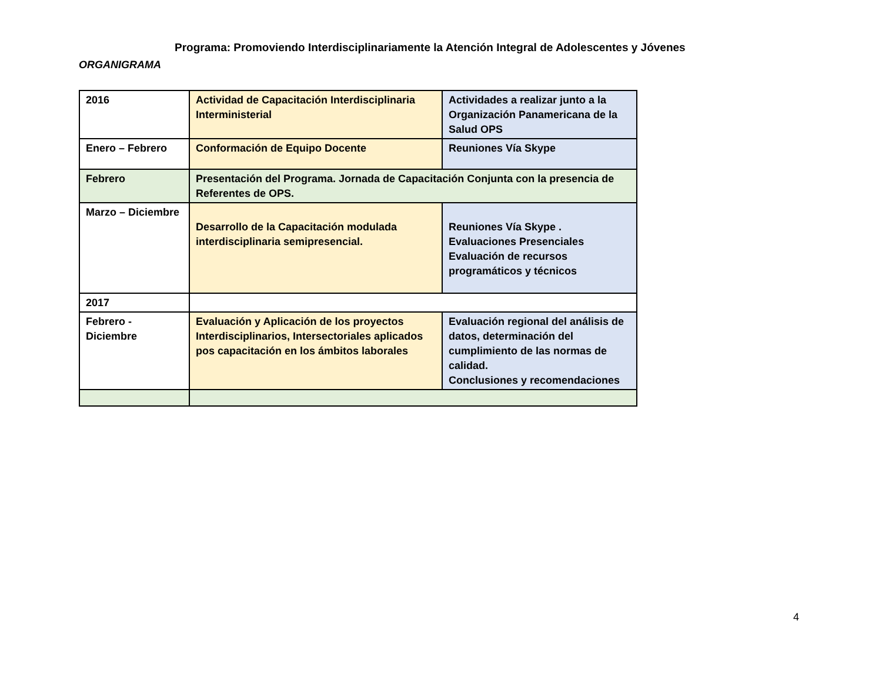Programa: Promoviendo Interdisciplinariamente la Atención Integral de Adolescentes y Jóvenes
ORGANIGRAMA
| 2016 | Actividad de Capacitación Interdisciplinaria Interministerial | Actividades a realizar junto a la Organización Panamericana de la Salud OPS |
| Enero – Febrero | Conformación de Equipo Docente | Reuniones Vía Skype |
| Febrero | Presentación del Programa. Jornada de Capacitación Conjunta con la presencia de Referentes de OPS. | |
| Marzo – Diciembre | Desarrollo de la Capacitación modulada interdisciplinaria semipresencial. | Reuniones Vía Skype . Evaluaciones Presenciales Evaluación de recursos programáticos y técnicos |
| 2017 | | |
| Febrero - Diciembre | Evaluación y Aplicación de los proyectos Interdisciplinarios, Intersectoriales aplicados pos capacitación en los ámbitos laborales | Evaluación regional del análisis de datos, determinación del cumplimiento de las normas de calidad. Conclusiones y recomendaciones |
4